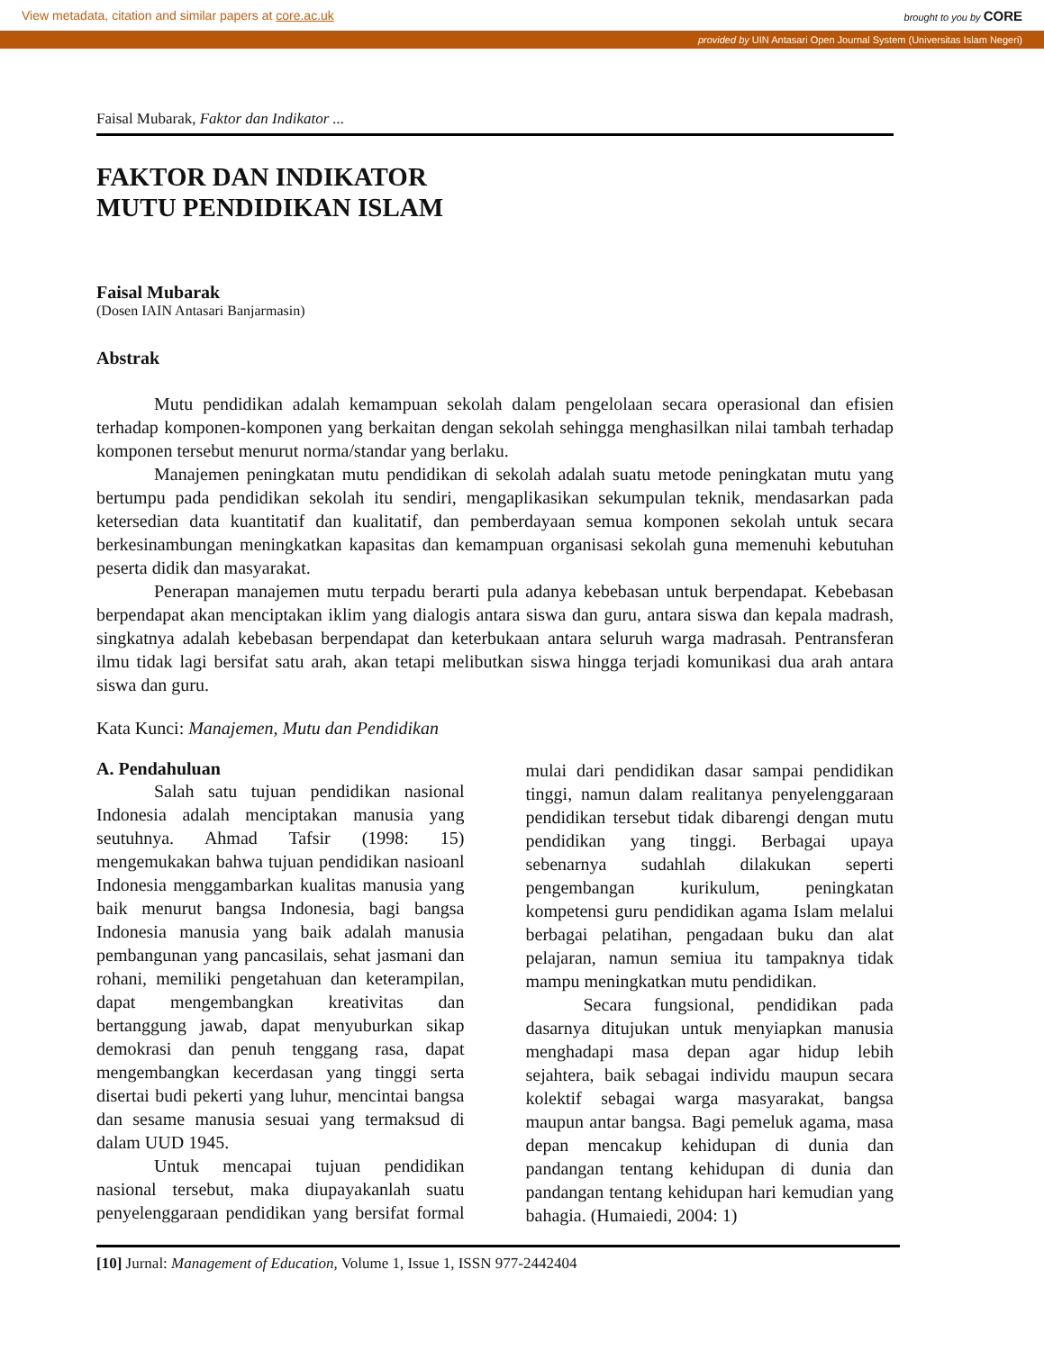View metadata, citation and similar papers at core.ac.uk brought to you by CORE
provided by UIN Antasari Open Journal System (Universitas Islam Negeri)
Faisal Mubarak, Faktor dan Indikator ...
FAKTOR DAN INDIKATOR
MUTU PENDIDIKAN ISLAM
Faisal Mubarak
(Dosen IAIN Antasari Banjarmasin)
Abstrak
Mutu pendidikan adalah kemampuan sekolah dalam pengelolaan secara operasional dan efisien terhadap komponen-komponen yang berkaitan dengan sekolah sehingga menghasilkan nilai tambah terhadap komponen tersebut menurut norma/standar yang berlaku.
Manajemen peningkatan mutu pendidikan di sekolah adalah suatu metode peningkatan mutu yang bertumpu pada pendidikan sekolah itu sendiri, mengaplikasikan sekumpulan teknik, mendasarkan pada ketersedian data kuantitatif dan kualitatif, dan pemberdayaan semua komponen sekolah untuk secara berkesinambungan meningkatkan kapasitas dan kemampuan organisasi sekolah guna memenuhi kebutuhan peserta didik dan masyarakat.
Penerapan manajemen mutu terpadu berarti pula adanya kebebasan untuk berpendapat. Kebebasan berpendapat akan menciptakan iklim yang dialogis antara siswa dan guru, antara siswa dan kepala madrash, singkatnya adalah kebebasan berpendapat dan keterbukaan antara seluruh warga madrasah. Pentransferan ilmu tidak lagi bersifat satu arah, akan tetapi melibutkan siswa hingga terjadi komunikasi dua arah antara siswa dan guru.
Kata Kunci: Manajemen, Mutu dan Pendidikan
A. Pendahuluan
Salah satu tujuan pendidikan nasional Indonesia adalah menciptakan manusia yang seutuhnya. Ahmad Tafsir (1998: 15) mengemukakan bahwa tujuan pendidikan nasioanl Indonesia menggambarkan kualitas manusia yang baik menurut bangsa Indonesia, bagi bangsa Indonesia manusia yang baik adalah manusia pembangunan yang pancasilais, sehat jasmani dan rohani, memiliki pengetahuan dan keterampilan, dapat mengembangkan kreativitas dan bertanggung jawab, dapat menyuburkan sikap demokrasi dan penuh tenggang rasa, dapat mengembangkan kecerdasan yang tinggi serta disertai budi pekerti yang luhur, mencintai bangsa dan sesame manusia sesuai yang termaksud di dalam UUD 1945.
Untuk mencapai tujuan pendidikan nasional tersebut, maka diupayakanlah suatu penyelenggaraan pendidikan yang bersifat formal mulai dari pendidikan dasar sampai pendidikan tinggi, namun dalam realitanya penyelenggaraan pendidikan tersebut tidak dibarengi dengan mutu pendidikan yang tinggi. Berbagai upaya sebenarnya sudahlah dilakukan seperti pengembangan kurikulum, peningkatan kompetensi guru pendidikan agama Islam melalui berbagai pelatihan, pengadaan buku dan alat pelajaran, namun semiua itu tampaknya tidak mampu meningkatkan mutu pendidikan.
Secara fungsional, pendidikan pada dasarnya ditujukan untuk menyiapkan manusia menghadapi masa depan agar hidup lebih sejahtera, baik sebagai individu maupun secara kolektif sebagai warga masyarakat, bangsa maupun antar bangsa. Bagi pemeluk agama, masa depan mencakup kehidupan di dunia dan pandangan tentang kehidupan di dunia dan pandangan tentang kehidupan hari kemudian yang bahagia. (Humaiedi, 2004: 1)
[10] Jurnal: Management of Education, Volume 1, Issue 1, ISSN 977-2442404